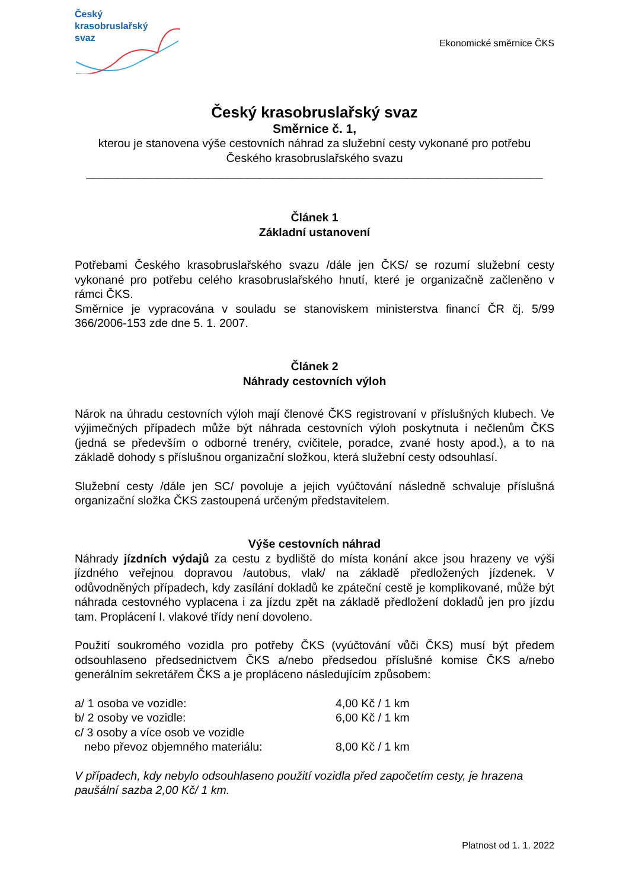Český
krasobruslařský
svaz
Ekonomické směrnice ČKS
Český krasobruslařský svaz
Směrnice č. 1,
kterou je stanovena výše cestovních náhrad za služební cesty vykonané pro potřebu Českého krasobruslařského svazu
_______________________________________________________________________
Článek 1
Základní ustanovení
Potřebami Českého krasobruslařského svazu /dále jen ČKS/ se rozumí služební cesty vykonané pro potřebu celého krasobruslařského hnutí, které je organizačně začleněno v rámci ČKS.
Směrnice je vypracována v souladu se stanoviskem ministerstva financí ČR čj. 5/99 366/2006-153 zde dne 5. 1. 2007.
Článek 2
Náhrady cestovních výloh
Nárok na úhradu cestovních výloh mají členové ČKS registrovaní v příslušných klubech. Ve výjimečných případech může být náhrada cestovních výloh poskytnuta i nečlenům ČKS (jedná se především o odborné trenéry, cvičitele, poradce, zvané hosty apod.), a to na základě dohody s příslušnou organizační složkou, která služební cesty odsouhlasí.
Služební cesty /dále jen SC/ povoluje a jejich vyúčtování následně schvaluje příslušná organizační složka ČKS zastoupená určeným představitelem.
Výše cestovních náhrad
Náhrady jízdních výdajů za cestu z bydliště do místa konání akce jsou hrazeny ve výši jízdného veřejnou dopravou /autobus, vlak/ na základě předložených jízdenek. V odůvodněných případech, kdy zasílání dokladů ke zpáteční cestě je komplikované, může být náhrada cestovného vyplacena i za jízdu zpět na základě předložení dokladů jen pro jízdu tam. Proplácení I. vlakové třídy není dovoleno.
Použití soukromého vozidla pro potřeby ČKS (vyúčtování vůči ČKS) musí být předem odsouhlaseno předsednictvem ČKS a/nebo předsedou příslušné komise ČKS a/nebo generálním sekretářem ČKS a je propláceno následujícím způsobem:
| a/ 1 osoba ve vozidle: | 4,00 Kč / 1 km |
| b/ 2 osoby ve vozidle: | 6,00 Kč / 1 km |
| c/ 3 osoby a více osob ve vozidle nebo převoz objemného materiálu: | 8,00 Kč / 1 km |
V případech, kdy nebylo odsouhlaseno použití vozidla před započetím cesty, je hrazena paušální sazba 2,00 Kč/ 1 km.
Platnost od 1. 1. 2022